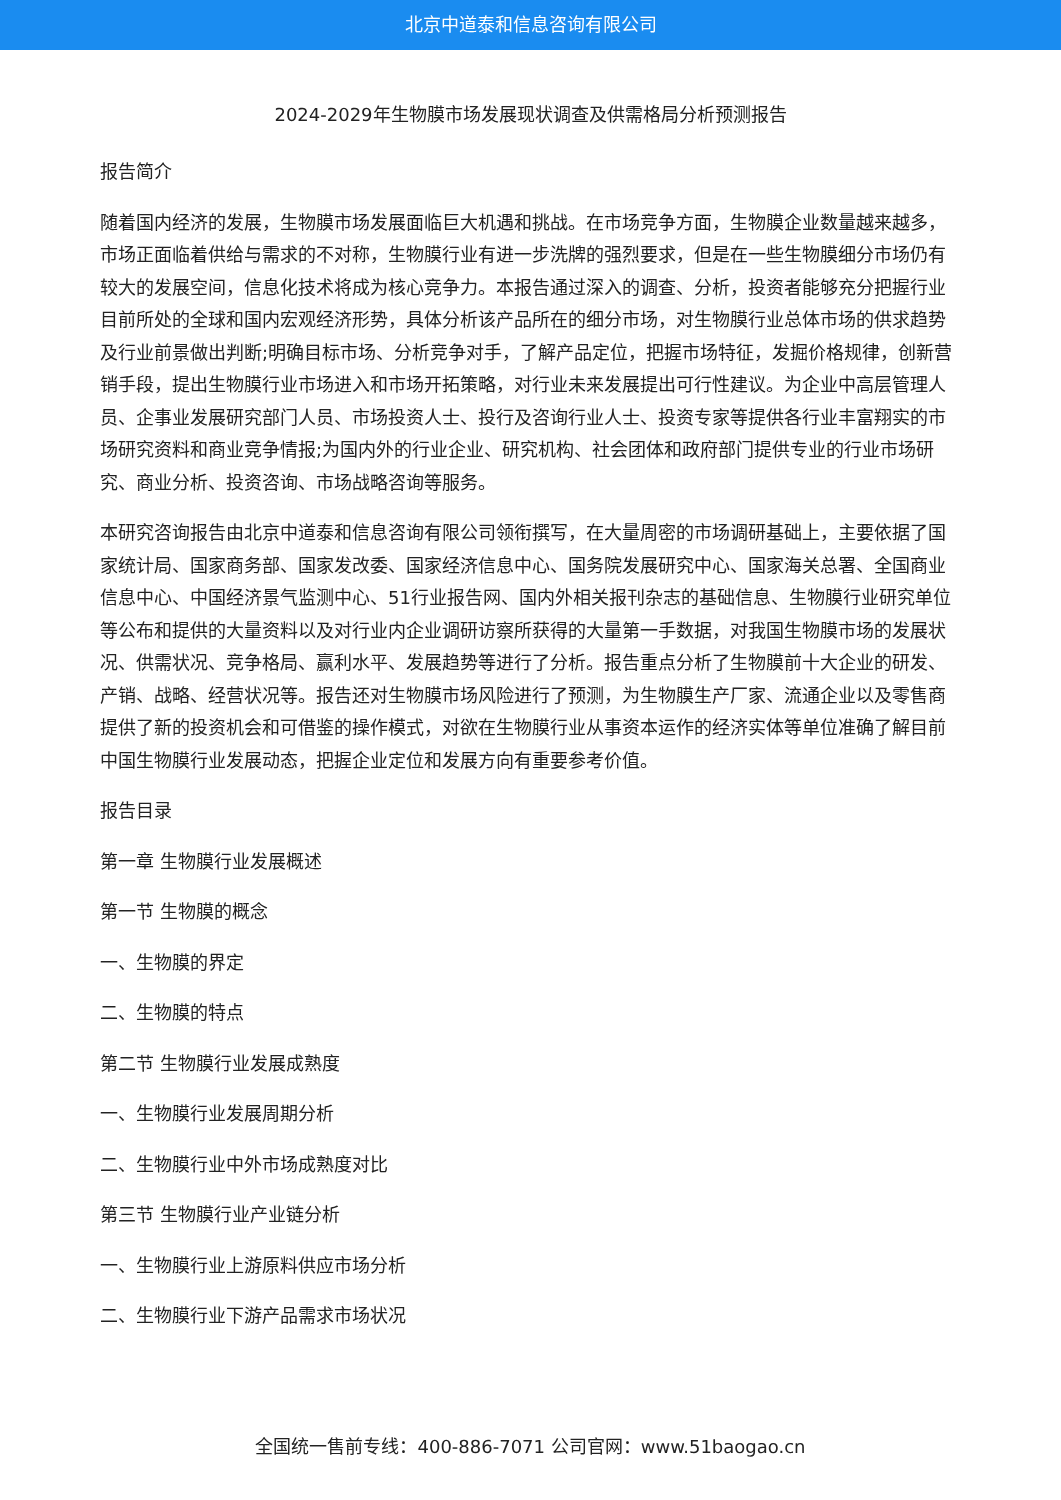北京中道泰和信息咨询有限公司
2024-2029年生物膜市场发展现状调查及供需格局分析预测报告
报告简介
随着国内经济的发展，生物膜市场发展面临巨大机遇和挑战。在市场竞争方面，生物膜企业数量越来越多，市场正面临着供给与需求的不对称，生物膜行业有进一步洗牌的强烈要求，但是在一些生物膜细分市场仍有较大的发展空间，信息化技术将成为核心竞争力。本报告通过深入的调查、分析，投资者能够充分把握行业目前所处的全球和国内宏观经济形势，具体分析该产品所在的细分市场，对生物膜行业总体市场的供求趋势及行业前景做出判断;明确目标市场、分析竞争对手，了解产品定位，把握市场特征，发掘价格规律，创新营销手段，提出生物膜行业市场进入和市场开拓策略，对行业未来发展提出可行性建议。为企业中高层管理人员、企事业发展研究部门人员、市场投资人士、投行及咨询行业人士、投资专家等提供各行业丰富翔实的市场研究资料和商业竞争情报;为国内外的行业企业、研究机构、社会团体和政府部门提供专业的行业市场研究、商业分析、投资咨询、市场战略咨询等服务。
本研究咨询报告由北京中道泰和信息咨询有限公司领衔撰写，在大量周密的市场调研基础上，主要依据了国家统计局、国家商务部、国家发改委、国家经济信息中心、国务院发展研究中心、国家海关总署、全国商业信息中心、中国经济景气监测中心、51行业报告网、国内外相关报刊杂志的基础信息、生物膜行业研究单位等公布和提供的大量资料以及对行业内企业调研访察所获得的大量第一手数据，对我国生物膜市场的发展状况、供需状况、竞争格局、赢利水平、发展趋势等进行了分析。报告重点分析了生物膜前十大企业的研发、产销、战略、经营状况等。报告还对生物膜市场风险进行了预测，为生物膜生产厂家、流通企业以及零售商提供了新的投资机会和可借鉴的操作模式，对欲在生物膜行业从事资本运作的经济实体等单位准确了解目前中国生物膜行业发展动态，把握企业定位和发展方向有重要参考价值。
报告目录
第一章 生物膜行业发展概述
第一节 生物膜的概念
一、生物膜的界定
二、生物膜的特点
第二节 生物膜行业发展成熟度
一、生物膜行业发展周期分析
二、生物膜行业中外市场成熟度对比
第三节 生物膜行业产业链分析
一、生物膜行业上游原料供应市场分析
二、生物膜行业下游产品需求市场状况
全国统一售前专线：400-886-7071 公司官网：www.51baogao.cn